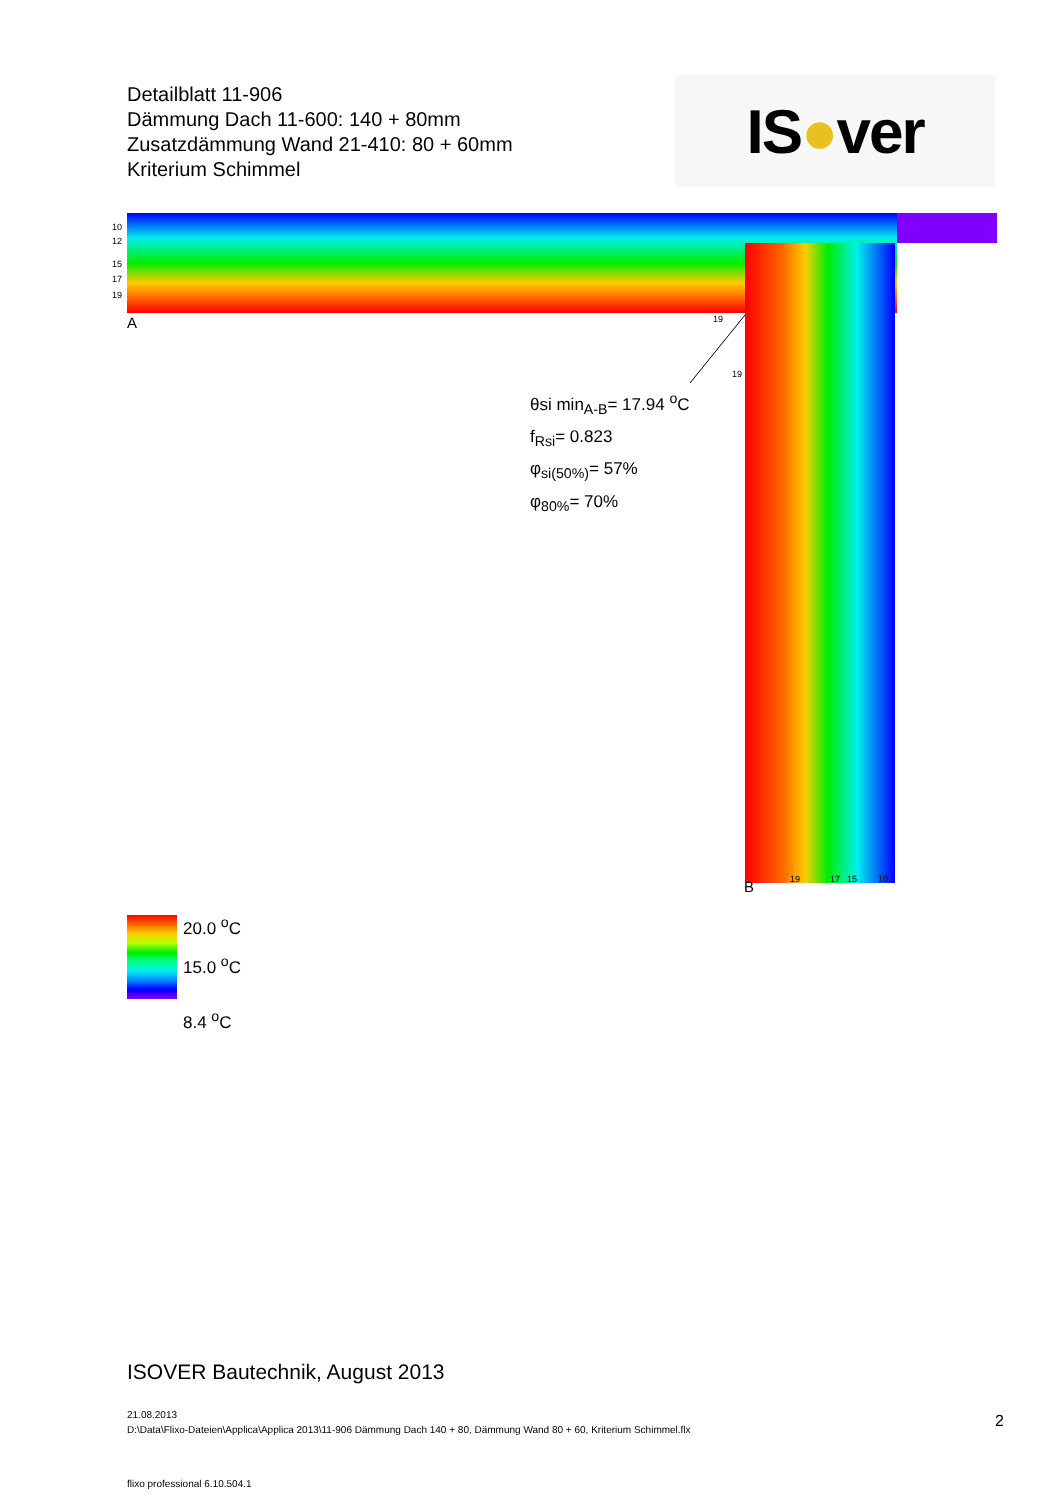Detailblatt 11-906
Dämmung Dach 11-600: 140 + 80mm
Zusatzdämmung Wand 21-410: 80 + 60mm
Kriterium Schimmel
IS ● ver
10
12
15
17
19
A
B
19
19
19
17
15
10
θsi min<sub>A-B</sub>= 17.94 <sup>o</sup>C
f<sub>Rsi</sub>= 0.823
φ<sub>si(50%)</sub>= 57%
φ<sub>80%</sub>= 70%
20.0 <sup>o</sup>C
15.0 <sup>o</sup>C
8.4 <sup>o</sup>C
ISOVER Bautechnik, August 2013
21.08.2013
D:\Data\Flixo-Dateien\Applica\Applica 2013\11-906 Dämmung Dach 140 + 80, Dämmung Wand 80 + 60, Kriterium Schimmel.flx
2
flixo professional 6.10.504.1